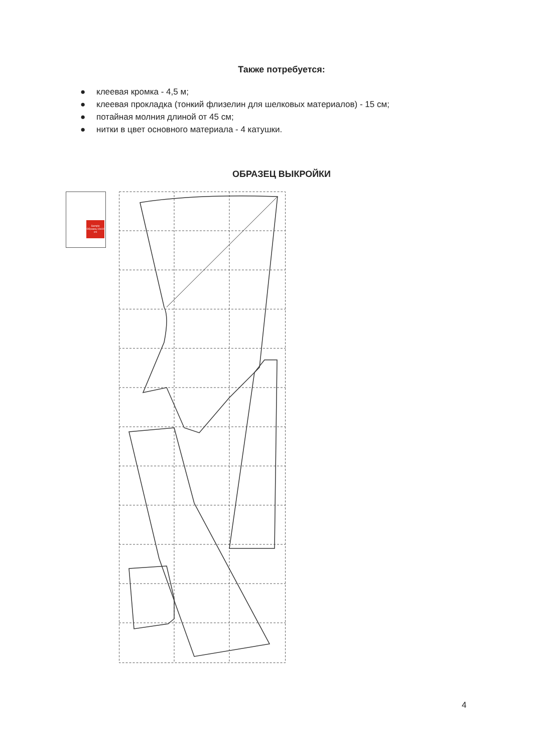Также потребуется:
● клеевая кромка - 4,5 м;
● клеевая прокладка (тонкий флизелин для шелковых материалов) - 15 см;
● потайная молния длиной от 45 см;
● нитки в цвет основного материала - 4 катушки.
ОБРАЗЕЦ ВЫКРОЙКИ
Sample Образец 10x10 cm
4